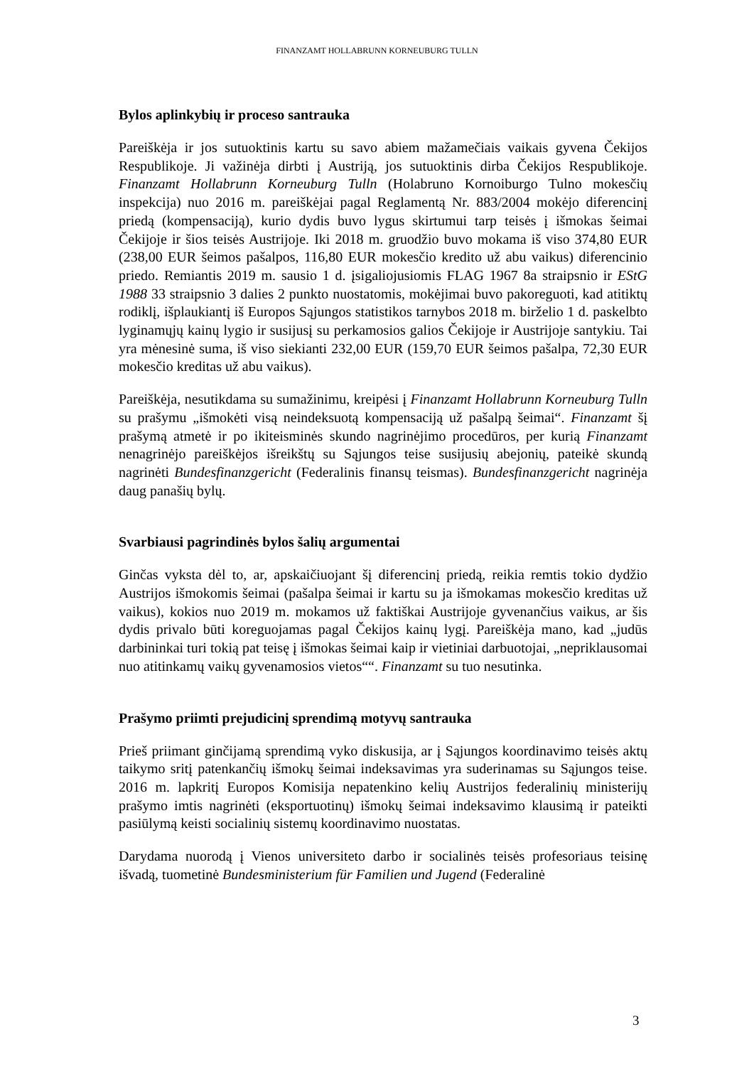FINANZAMT HOLLABRUNN KORNEUBURG TULLN
Bylos aplinkybių ir proceso santrauka
Pareiškėja ir jos sutuoktinis kartu su savo abiem mažamečiais vaikais gyvena Čekijos Respublikoje. Ji važinėja dirbti į Austriją, jos sutuoktinis dirba Čekijos Respublikoje. Finanzamt Hollabrunn Korneuburg Tulln (Holabruno Kornoiburgo Tulno mokesčių inspekcija) nuo 2016 m. pareiškėjai pagal Reglamentą Nr. 883/2004 mokėjo diferencinį priedą (kompensaciją), kurio dydis buvo lygus skirtumui tarp teisės į išmokas šeimai Čekijoje ir šios teisės Austrijoje. Iki 2018 m. gruodžio buvo mokama iš viso 374,80 EUR (238,00 EUR šeimos pašalpos, 116,80 EUR mokesčio kredito už abu vaikus) diferencinio priedo. Remiantis 2019 m. sausio 1 d. įsigaliojusiomis FLAG 1967 8a straipsnio ir EStG 1988 33 straipsnio 3 dalies 2 punkto nuostatomis, mokėjimai buvo pakoreguoti, kad atitiktų rodiklį, išplaukiantį iš Europos Sąjungos statistikos tarnybos 2018 m. birželio 1 d. paskelbto lyginamųjų kainų lygio ir susijusį su perkamosios galios Čekijoje ir Austrijoje santykiu. Tai yra mėnesinė suma, iš viso siekianti 232,00 EUR (159,70 EUR šeimos pašalpa, 72,30 EUR mokesčio kreditas už abu vaikus).
Pareiškėja, nesutikdama su sumažinimu, kreipėsi į Finanzamt Hollabrunn Korneuburg Tulln su prašymu „išmokėti visą neindeksuotą kompensaciją už pašalpą šeimai“. Finanzamt šį prašymą atmetė ir po ikiteisminės skundo nagrinėjimo procedūros, per kurią Finanzamt nenagrinėjo pareiškėjos išreikštų su Sąjungos teise susijusių abejonių, pateikė skundą nagrinėti Bundesfinanzgericht (Federalinis finansų teismas). Bundesfinanzgericht nagrinėja daug panašių bylų.
Svarbiausi pagrindinės bylos šalių argumentai
Ginčas vyksta dėl to, ar, apskaičiuojant šį diferencinį priedą, reikia remtis tokio dydžio Austrijos išmokomis šeimai (pašalpa šeimai ir kartu su ja išmokamas mokesčio kreditas už vaikus), kokios nuo 2019 m. mokamos už faktiškai Austrijoje gyvenančius vaikus, ar šis dydis privalo būti koreguojamas pagal Čekijos kainų lygį. Pareiškėja mano, kad „judūs darbininkai turi tokią pat teisę į išmokas šeimai kaip ir vietiniai darbuotojai, „nepriklausomai nuo atitinkamų vaikų gyvenamosios vietos““. Finanzamt su tuo nesutinka.
Prašymo priimti prejudicinį sprendimą motyvų santrauka
Prieš priimant ginčijamą sprendimą vyko diskusija, ar į Sąjungos koordinavimo teisės aktų taikymo sritį patenkančių išmokų šeimai indeksavimas yra suderinamas su Sąjungos teise. 2016 m. lapkritį Europos Komisija nepatenkino kelių Austrijos federalinių ministerijų prašymo imtis nagrinėti (eksportuotinų) išmokų šeimai indeksavimo klausimą ir pateikti pasiūlymą keisti socialinių sistemų koordinavimo nuostatas.
Darydama nuorodą į Vienos universiteto darbo ir socialinės teisės profesoriaus teisinę išvadą, tuometinė Bundesministerium für Familien und Jugend (Federalinė
3